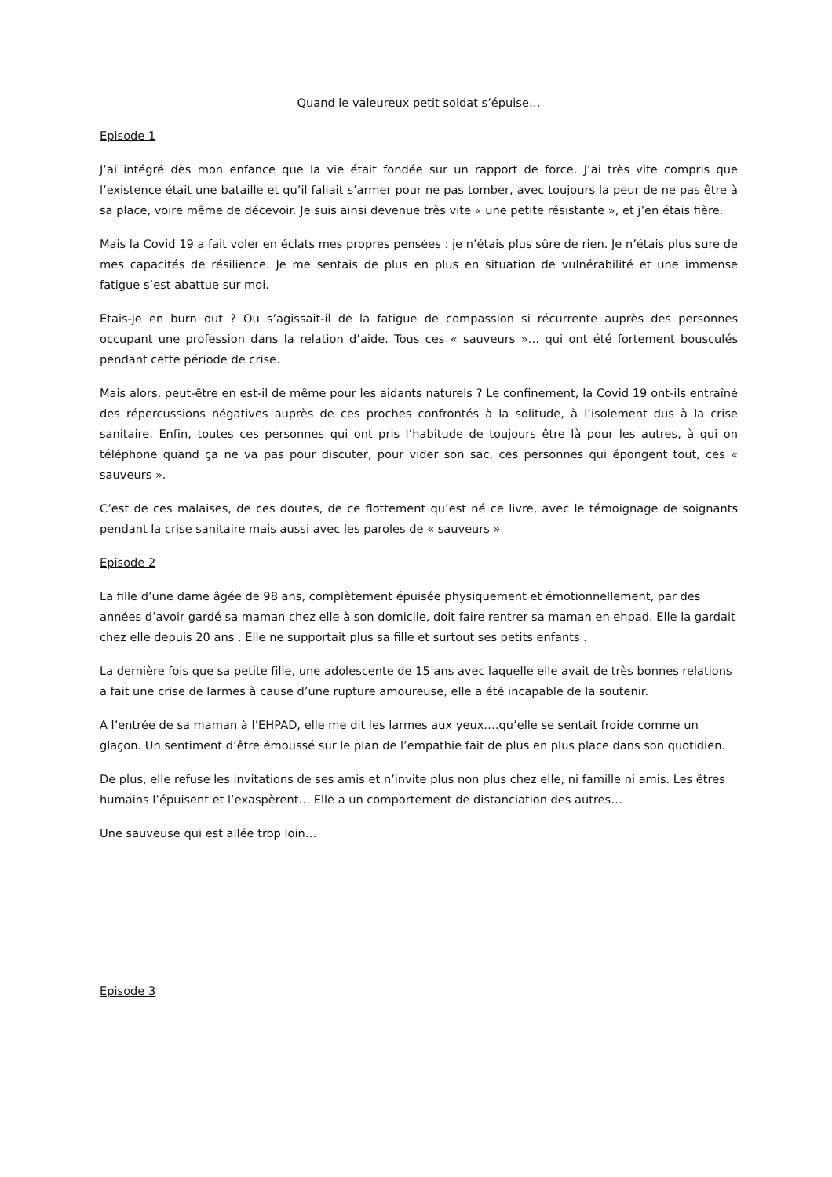Quand le valeureux petit soldat s’épuise…
Episode 1
J’ai intégré dès mon enfance que la vie était fondée sur un rapport de force. J’ai très vite compris que l’existence était une bataille et qu’il fallait s’armer pour ne pas tomber, avec toujours la peur de ne pas être à sa place, voire même de décevoir. Je suis ainsi devenue très vite « une petite résistante », et j’en étais fière.
Mais la Covid 19 a fait voler en éclats mes propres pensées : je n’étais plus sûre de rien. Je n’étais plus sure de mes capacités de résilience. Je me sentais de plus en plus en situation de vulnérabilité et une immense fatigue s’est abattue sur moi.
Etais-je en burn out ? Ou s’agissait-il de la fatigue de compassion si récurrente auprès des personnes occupant une profession dans la relation d’aide. Tous ces « sauveurs »… qui ont été fortement bousculés pendant cette période de crise.
Mais alors, peut-être en est-il de même pour les aidants naturels ? Le confinement, la Covid 19 ont-ils entraîné des répercussions négatives auprès de ces proches confrontés à la solitude, à l’isolement dus à la crise sanitaire. Enfin, toutes ces personnes qui ont pris l’habitude de toujours être là pour les autres, à qui on téléphone quand ça ne va pas pour discuter, pour vider son sac, ces personnes qui épongent tout, ces « sauveurs ».
C’est de ces malaises, de ces doutes, de ce flottement qu’est né ce livre, avec le témoignage de soignants pendant la crise sanitaire mais aussi avec les paroles de « sauveurs »
Episode 2
La fille d’une dame âgée de 98 ans, complètement épuisée physiquement et émotionnellement, par des années d’avoir gardé sa maman chez elle à son domicile, doit faire rentrer sa maman en ehpad. Elle la gardait chez elle depuis 20 ans . Elle ne supportait plus sa fille et surtout ses petits enfants .
La dernière fois que sa petite fille, une adolescente de 15 ans avec laquelle elle avait de très bonnes relations a fait une crise de larmes à cause d’une rupture amoureuse, elle a été incapable de la soutenir.
A l’entrée de sa maman à l’EHPAD, elle me dit les larmes aux yeux….qu’elle se sentait froide comme un glaçon. Un sentiment d’être émoussé sur le plan de l’empathie fait de plus en plus place dans son quotidien.
De plus, elle refuse les invitations de ses amis et n’invite plus non plus chez elle, ni famille ni amis. Les êtres humains l’épuisent et l’exaspèrent… Elle a un comportement de distanciation des autres…
Une sauveuse qui est allée trop loin…
Episode 3